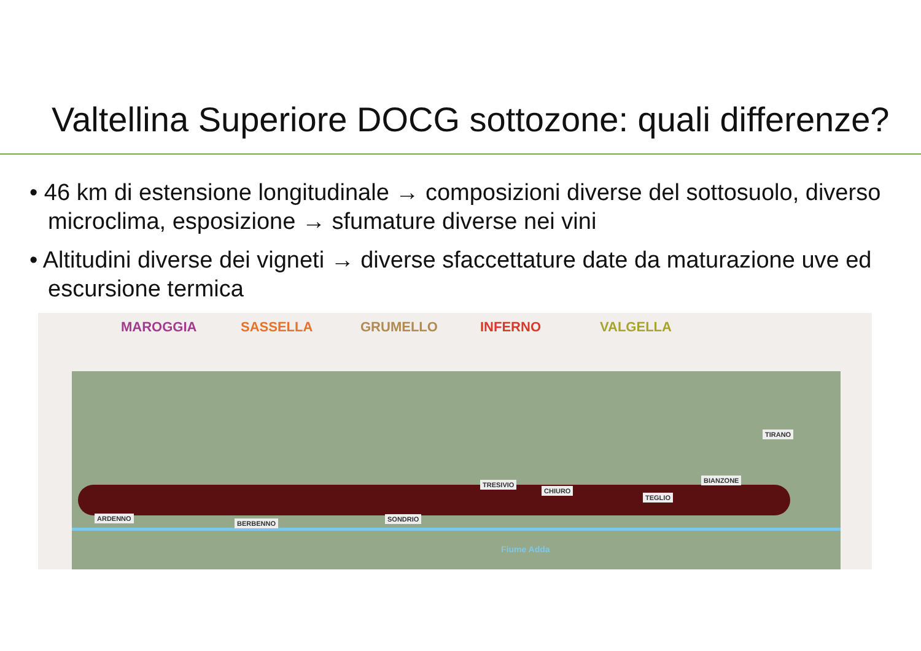Valtellina Superiore DOCG sottozone: quali differenze?
• 46 km di estensione longitudinale → composizioni diverse del sottosuolo, diverso microclima, esposizione → sfumature diverse nei vini
• Altitudini diverse dei vigneti → diverse sfaccettature date da maturazione uve ed escursione termica
MAROGGIA SASSELLA GRUMELLO INFERNO VALGELLA
ARDENNO
BERBENNO
SONDRIO
TRESIVIO
CHIURO
TEGLIO
BIANZONE
TIRANO
Fiume Adda